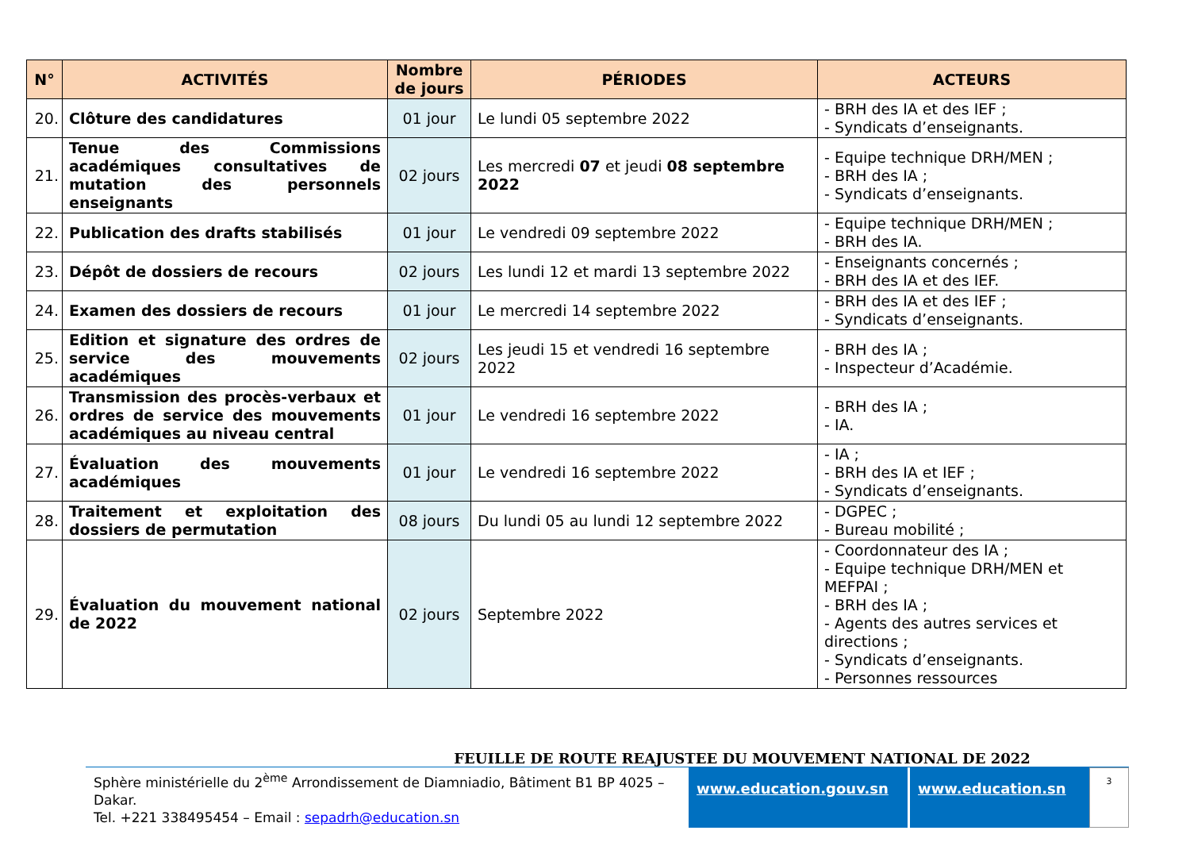| N° | ACTIVITÉS | Nombre de jours | PÉRIODES | ACTEURS |
| --- | --- | --- | --- | --- |
| 20. | Clôture des candidatures | 01 jour | Le lundi 05 septembre 2022 | - BRH des IA et des IEF ; - Syndicats d’enseignants. |
| 21. | Tenue des Commissions académiques consultatives de mutation des personnels enseignants | 02 jours | Les mercredi 07 et jeudi 08 septembre 2022 | - Equipe technique DRH/MEN ; - BRH des IA ; - Syndicats d’enseignants. |
| 22. | Publication des drafts stabilisés | 01 jour | Le vendredi 09 septembre 2022 | - Equipe technique DRH/MEN ; - BRH des IA. |
| 23. | Dépôt de dossiers de recours | 02 jours | Les lundi 12 et mardi 13 septembre 2022 | - Enseignants concernés ; - BRH des IA et des IEF. |
| 24. | Examen des dossiers de recours | 01 jour | Le mercredi 14 septembre 2022 | - BRH des IA et des IEF ; - Syndicats d’enseignants. |
| 25. | Edition et signature des ordres de service des mouvements académiques | 02 jours | Les jeudi 15 et vendredi 16 septembre 2022 | - BRH des IA ; - Inspecteur d’Académie. |
| 26. | Transmission des procès-verbaux et ordres de service des mouvements académiques au niveau central | 01 jour | Le vendredi 16 septembre 2022 | - BRH des IA ; - IA. |
| 27. | Évaluation des mouvements académiques | 01 jour | Le vendredi 16 septembre 2022 | - IA ; - BRH des IA et IEF ; - Syndicats d’enseignants. |
| 28. | Traitement et exploitation des dossiers de permutation | 08 jours | Du lundi 05 au lundi 12 septembre 2022 | - DGPEC ; - Bureau mobilité ; |
| 29. | Évaluation du mouvement national de 2022 | 02 jours | Septembre 2022 | - Coordonnateur des IA ; - Equipe technique DRH/MEN et MEFPAI ; - BRH des IA ; - Agents des autres services et directions ; - Syndicats d’enseignants. - Personnes ressources |
FEUILLE DE ROUTE REAJUSTEE DU MOUVEMENT NATIONAL DE 2022
Sphère ministérielle du 2<sup>ème</sup> Arrondissement de Diamniadio, Bâtiment B1 BP 4025 – Dakar.
Tel. +221 338495454 – Email : sepadrh@education.sn
www.education.gouv.sn www.education.sn
3